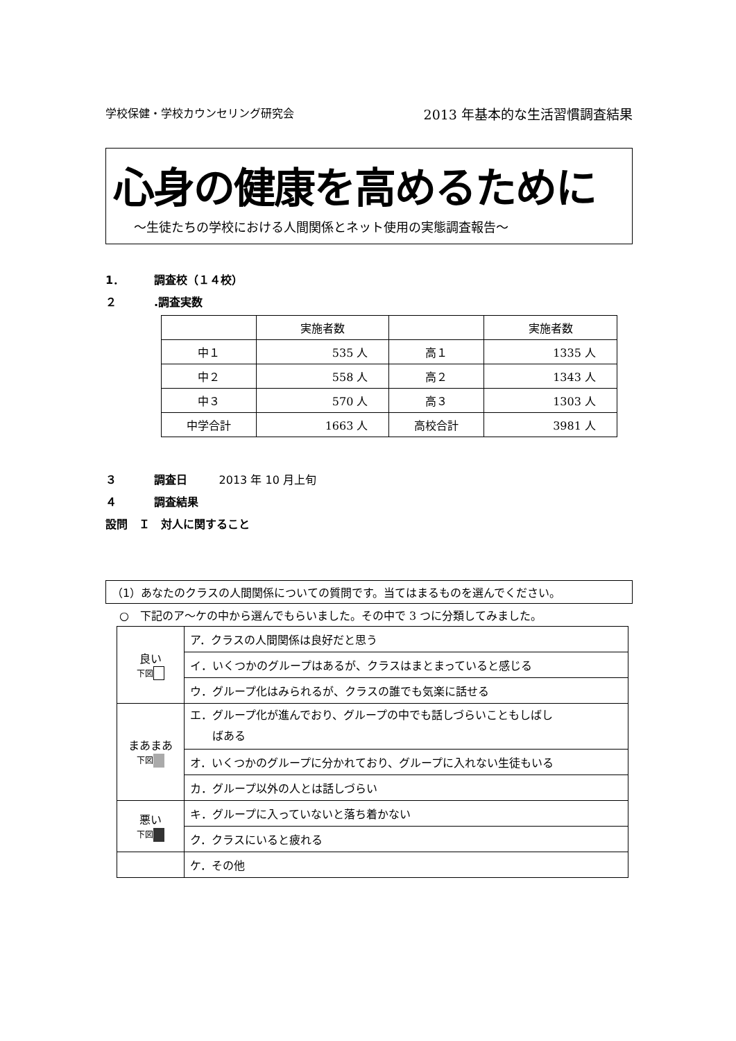学校保健・学校カウンセリング研究会 2013 年基本的な生活習慣調査結果
心身の健康を高めるために
～生徒たちの学校における人間関係とネット使用の実態調査報告～
1． 調査校（１４校）
２.調査実数
| | 実施者数 | | 実施者数 |
| --- | --- | --- | --- |
| 中１ | 535 人 | 高１ | 1335 人 |
| 中２ | 558 人 | 高２ | 1343 人 |
| 中３ | 570 人 | 高３ | 1303 人 |
| 中学合計 | 1663 人 | 高校合計 | 3981 人 |
３ 調査日 2013 年 10 月上旬
４ 調査結果
設問　Ｉ　対人に関すること
（1）あなたのクラスの人間関係についての質問です。当てはまるものを選んでください。
○　下記のア～ケの中から選んでもらいました。その中で 3 つに分類してみました。
| 良い 下図 | ア．クラスの人間関係は良好だと思う |
| | イ．いくつかのグループはあるが、クラスはまとまっていると感じる |
| | ウ．グループ化はみられるが、クラスの誰でも気楽に話せる |
| まあまあ 下図 | エ．グループ化が進んでおり、グループの中でも話しづらいこともしばし ばある |
| | オ．いくつかのグループに分かれており、グループに入れない生徒もいる |
| | カ．グループ以外の人とは話しづらい |
| 悪い 下図 | キ．グループに入っていないと落ち着かない |
| | ク．クラスにいると疲れる |
| | ケ．その他 |